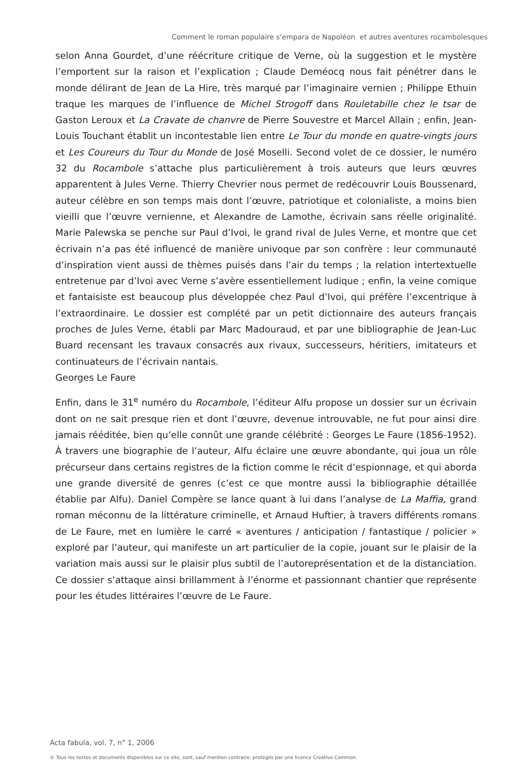Comment le roman populaire s’empara de Napoléon et autres aventures rocambolesques
selon Anna Gourdet, d’une réécriture critique de Verne, où la suggestion et le mystère l’emportent sur la raison et l’explication ; Claude Deméocq nous fait pénétrer dans le monde délirant de Jean de La Hire, très marqué par l’imaginaire vernien ; Philippe Ethuin traque les marques de l’influence de Michel Strogoff dans Rouletabille chez le tsar de Gaston Leroux et La Cravate de chanvre de Pierre Souvestre et Marcel Allain ; enfin, Jean-Louis Touchant établit un incontestable lien entre Le Tour du monde en quatre-vingts jours et Les Coureurs du Tour du Monde de José Moselli. Second volet de ce dossier, le numéro 32 du Rocambole s’attache plus particulièrement à trois auteurs que leurs œuvres apparentent à Jules Verne. Thierry Chevrier nous permet de redécouvrir Louis Boussenard, auteur célèbre en son temps mais dont l’œuvre, patriotique et colonialiste, a moins bien vieilli que l’œuvre vernienne, et Alexandre de Lamothe, écrivain sans réelle originalité. Marie Palewska se penche sur Paul d’Ivoi, le grand rival de Jules Verne, et montre que cet écrivain n’a pas été influencé de manière univoque par son confrère : leur communauté d’inspiration vient aussi de thèmes puisés dans l’air du temps ; la relation intertextuelle entretenue par d’Ivoi avec Verne s’avère essentiellement ludique ; enfin, la veine comique et fantaisiste est beaucoup plus développée chez Paul d’Ivoi, qui préfère l’excentrique à l’extraordinaire. Le dossier est complété par un petit dictionnaire des auteurs français proches de Jules Verne, établi par Marc Madouraud, et par une bibliographie de Jean-Luc Buard recensant les travaux consacrés aux rivaux, successeurs, héritiers, imitateurs et continuateurs de l’écrivain nantais.
Georges Le Faure
Enfin, dans le 31<sup>e</sup> numéro du Rocambole, l’éditeur Alfu propose un dossier sur un écrivain dont on ne sait presque rien et dont l’œuvre, devenue introuvable, ne fut pour ainsi dire jamais rééditée, bien qu’elle connût une grande célébrité : Georges Le Faure (1856-1952). À travers une biographie de l’auteur, Alfu éclaire une œuvre abondante, qui joua un rôle précurseur dans certains registres de la fiction comme le récit d’espionnage, et qui aborda une grande diversité de genres (c’est ce que montre aussi la bibliographie détaillée établie par Alfu). Daniel Compère se lance quant à lui dans l’analyse de La Maffia, grand roman méconnu de la littérature criminelle, et Arnaud Huftier, à travers différents romans de Le Faure, met en lumière le carré « aventures / anticipation / fantastique / policier » exploré par l’auteur, qui manifeste un art particulier de la copie, jouant sur le plaisir de la variation mais aussi sur le plaisir plus subtil de l’autoreprésentation et de la distanciation. Ce dossier s’attaque ainsi brillamment à l’énorme et passionnant chantier que représente pour les études littéraires l’œuvre de Le Faure.
Acta fabula, vol. 7, n° 1, 2006
© Tous les textes et documents disponibles sur ce site, sont, sauf mention contraire, protégés par une licence Creative Common.